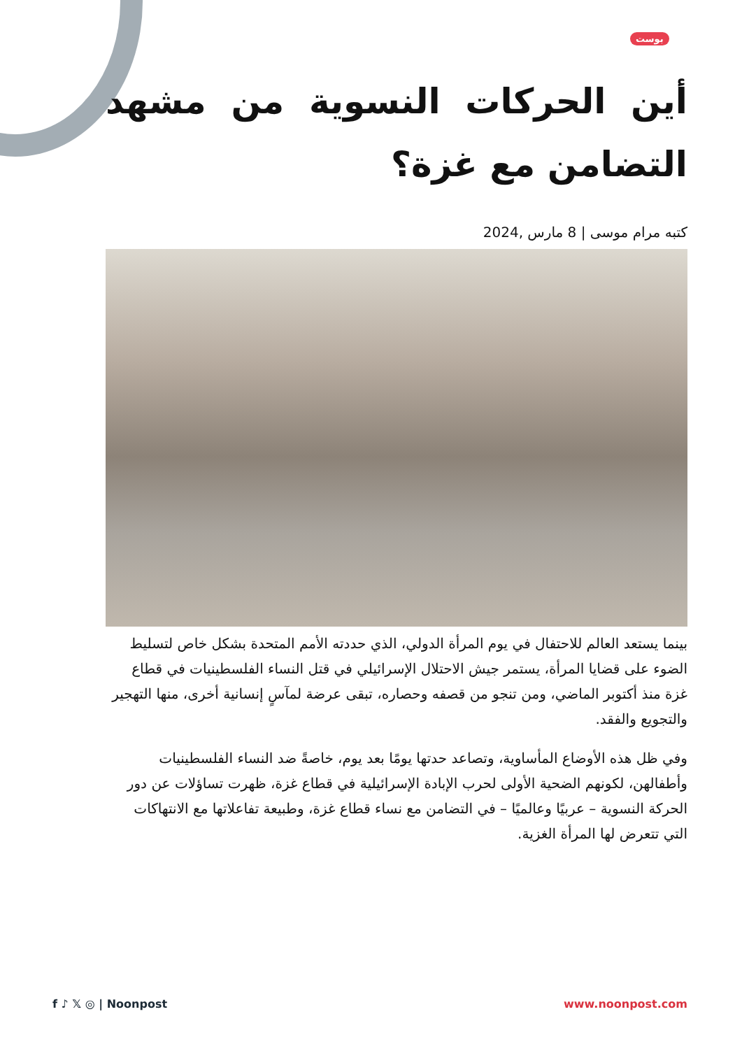بوست
أين الحركات النسوية من مشهد التضامن مع غزة؟
كتبه مرام موسى | 8 مارس ,2024
بينما يستعد العالم للاحتفال في يوم المرأة الدولي، الذي حددته الأمم المتحدة بشكل خاص لتسليط الضوء على قضايا المرأة، يستمر جيش الاحتلال الإسرائيلي في قتل النساء الفلسطينيات في قطاع غزة منذ أكتوبر الماضي، ومن تنجو من قصفه وحصاره، تبقى عرضة لمآسٍ إنسانية أخرى، منها التهجير والتجويع والفقد.
وفي ظل هذه الأوضاع المأساوية، وتصاعد حدتها يومًا بعد يوم، خاصةً ضد النساء الفلسطينيات وأطفالهن، لكونهم الضحية الأولى لحرب الإبادة الإسرائيلية في قطاع غزة، ظهرت تساؤلات عن دور الحركة النسوية – عربيًا وعالميًا – في التضامن مع نساء قطاع غزة، وطبيعة تفاعلاتها مع الانتهاكات التي تتعرض لها المرأة الغزية.
f ♪ 𝕏 ◎ | Noonpost www.noonpost.com